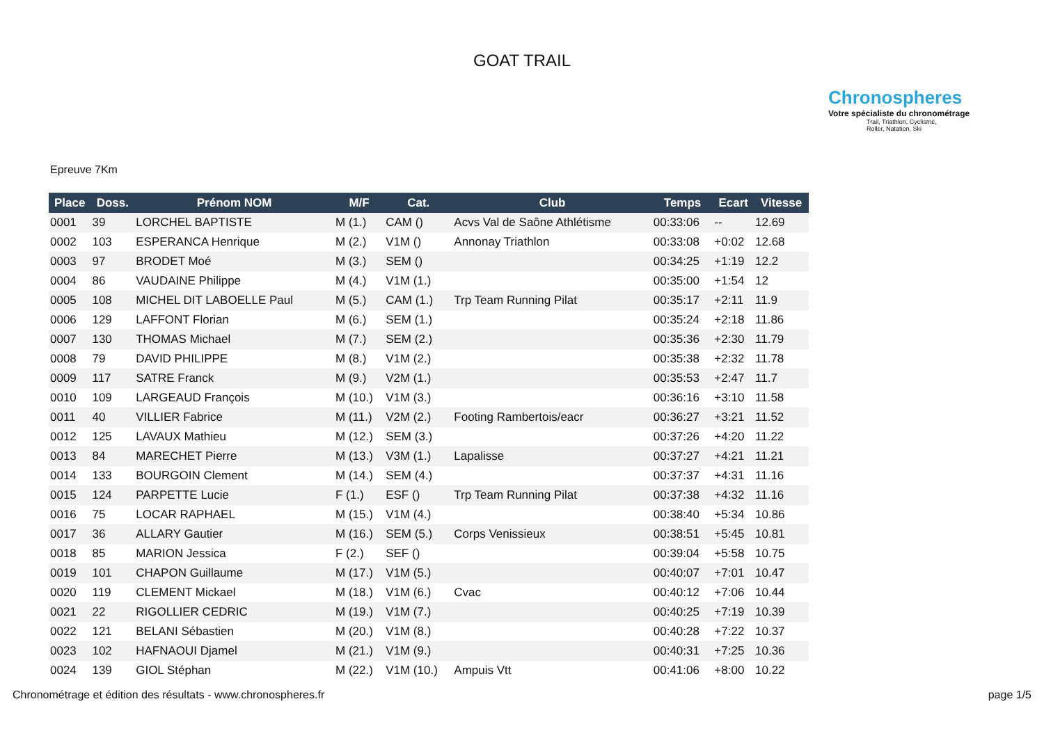GOAT TRAIL
Chronospheres
Votre spécialiste du chronométrage
Trail, Triathlon, Cyclisme,
Roller, Natation, Ski
Epreuve 7Km
| Place | Doss. | Prénom NOM | M/F | Cat. | Club | Temps | Ecart | Vitesse |
| --- | --- | --- | --- | --- | --- | --- | --- | --- |
| 0001 | 39 | LORCHEL BAPTISTE | M (1.) | CAM () | Acvs Val de Saône Athlétisme | 00:33:06 | -- | 12.69 |
| 0002 | 103 | ESPERANCA Henrique | M (2.) | V1M () | Annonay Triathlon | 00:33:08 | +0:02 | 12.68 |
| 0003 | 97 | BRODET Moé | M (3.) | SEM () | | 00:34:25 | +1:19 | 12.2 |
| 0004 | 86 | VAUDAINE Philippe | M (4.) | V1M (1.) | | 00:35:00 | +1:54 | 12 |
| 0005 | 108 | MICHEL DIT LABOELLE Paul | M (5.) | CAM (1.) | Trp Team Running Pilat | 00:35:17 | +2:11 | 11.9 |
| 0006 | 129 | LAFFONT Florian | M (6.) | SEM (1.) | | 00:35:24 | +2:18 | 11.86 |
| 0007 | 130 | THOMAS Michael | M (7.) | SEM (2.) | | 00:35:36 | +2:30 | 11.79 |
| 0008 | 79 | DAVID PHILIPPE | M (8.) | V1M (2.) | | 00:35:38 | +2:32 | 11.78 |
| 0009 | 117 | SATRE Franck | M (9.) | V2M (1.) | | 00:35:53 | +2:47 | 11.7 |
| 0010 | 109 | LARGEAUD François | M (10.) | V1M (3.) | | 00:36:16 | +3:10 | 11.58 |
| 0011 | 40 | VILLIER Fabrice | M (11.) | V2M (2.) | Footing Rambertois/eacr | 00:36:27 | +3:21 | 11.52 |
| 0012 | 125 | LAVAUX Mathieu | M (12.) | SEM (3.) | | 00:37:26 | +4:20 | 11.22 |
| 0013 | 84 | MARECHET Pierre | M (13.) | V3M (1.) | Lapalisse | 00:37:27 | +4:21 | 11.21 |
| 0014 | 133 | BOURGOIN Clement | M (14.) | SEM (4.) | | 00:37:37 | +4:31 | 11.16 |
| 0015 | 124 | PARPETTE Lucie | F (1.) | ESF () | Trp Team Running Pilat | 00:37:38 | +4:32 | 11.16 |
| 0016 | 75 | LOCAR RAPHAEL | M (15.) | V1M (4.) | | 00:38:40 | +5:34 | 10.86 |
| 0017 | 36 | ALLARY Gautier | M (16.) | SEM (5.) | Corps Venissieux | 00:38:51 | +5:45 | 10.81 |
| 0018 | 85 | MARION Jessica | F (2.) | SEF () | | 00:39:04 | +5:58 | 10.75 |
| 0019 | 101 | CHAPON Guillaume | M (17.) | V1M (5.) | | 00:40:07 | +7:01 | 10.47 |
| 0020 | 119 | CLEMENT Mickael | M (18.) | V1M (6.) | Cvac | 00:40:12 | +7:06 | 10.44 |
| 0021 | 22 | RIGOLLIER CEDRIC | M (19.) | V1M (7.) | | 00:40:25 | +7:19 | 10.39 |
| 0022 | 121 | BELANI Sébastien | M (20.) | V1M (8.) | | 00:40:28 | +7:22 | 10.37 |
| 0023 | 102 | HAFNAOUI Djamel | M (21.) | V1M (9.) | | 00:40:31 | +7:25 | 10.36 |
| 0024 | 139 | GIOL Stéphan | M (22.) | V1M (10.) | Ampuis Vtt | 00:41:06 | +8:00 | 10.22 |
Chronométrage et édition des résultats - www.chronospheres.fr
page 1/5